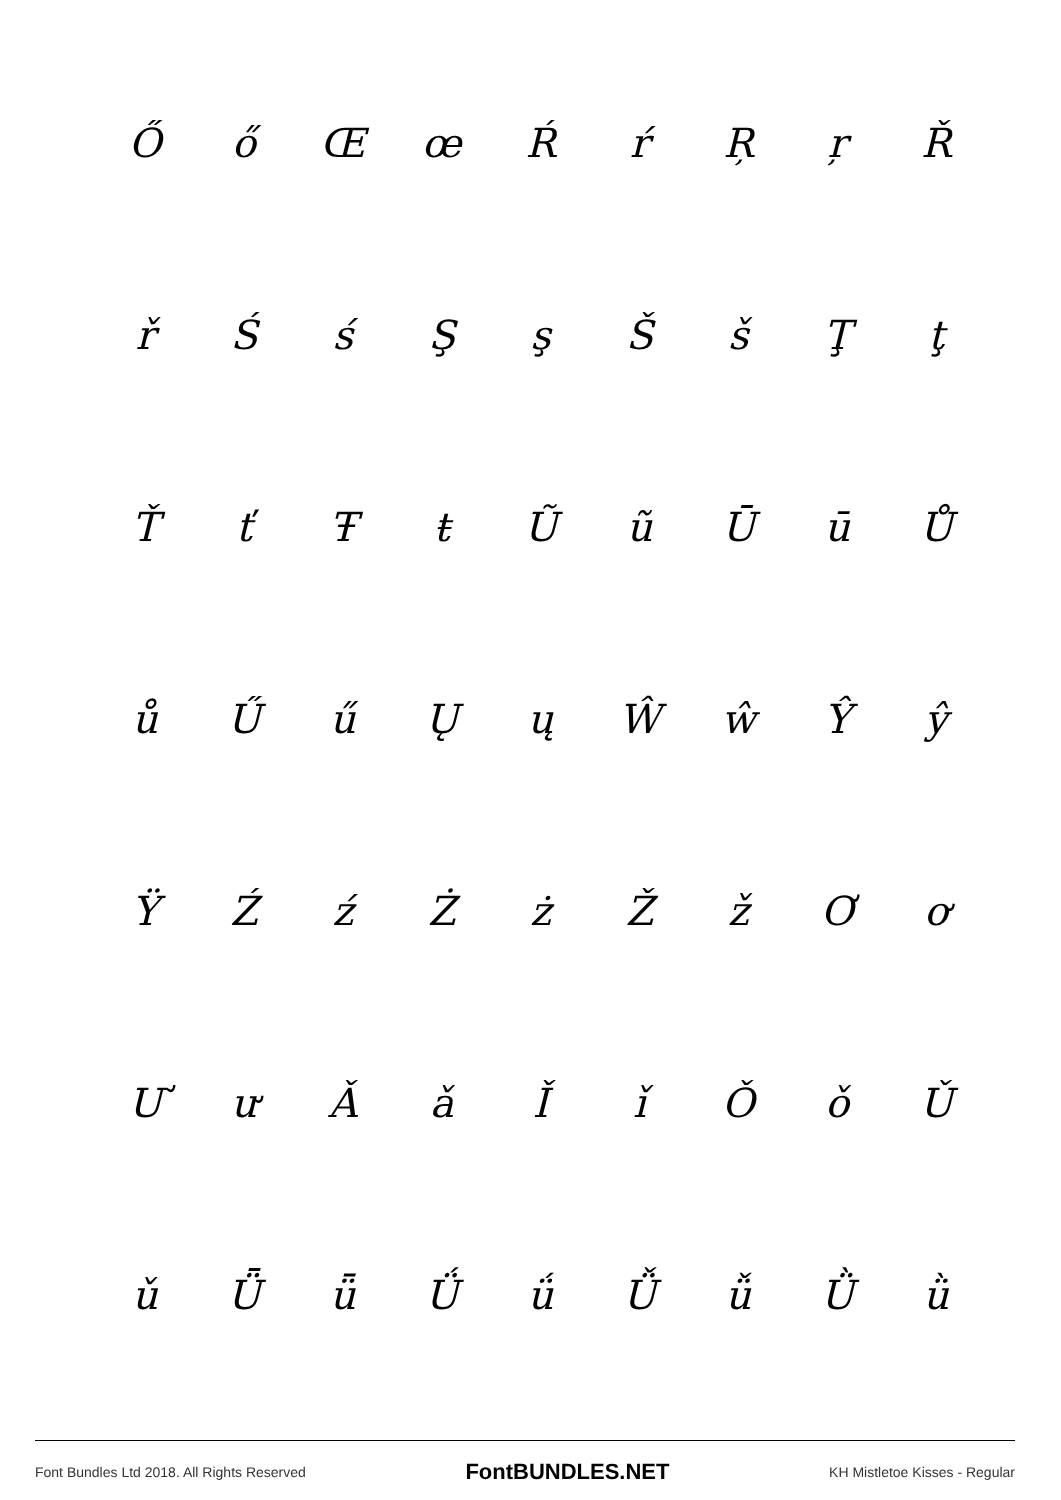ŐőŒœŔŕŖŗŘ
řŚśŞşŠšŢţ
ŤťŦŧŨũŪūŮ
ůŰűŲųŴŵŶŷ
ŸŹźŻżŽžƠơ
ƯưǍǎǏǐǑǒǓ
ǔǕǖǗǘǙǚǛǜ
Font Bundles Ltd 2018. All Rights Reserved FontBUNDLES.NET KH Mistletoe Kisses - Regular